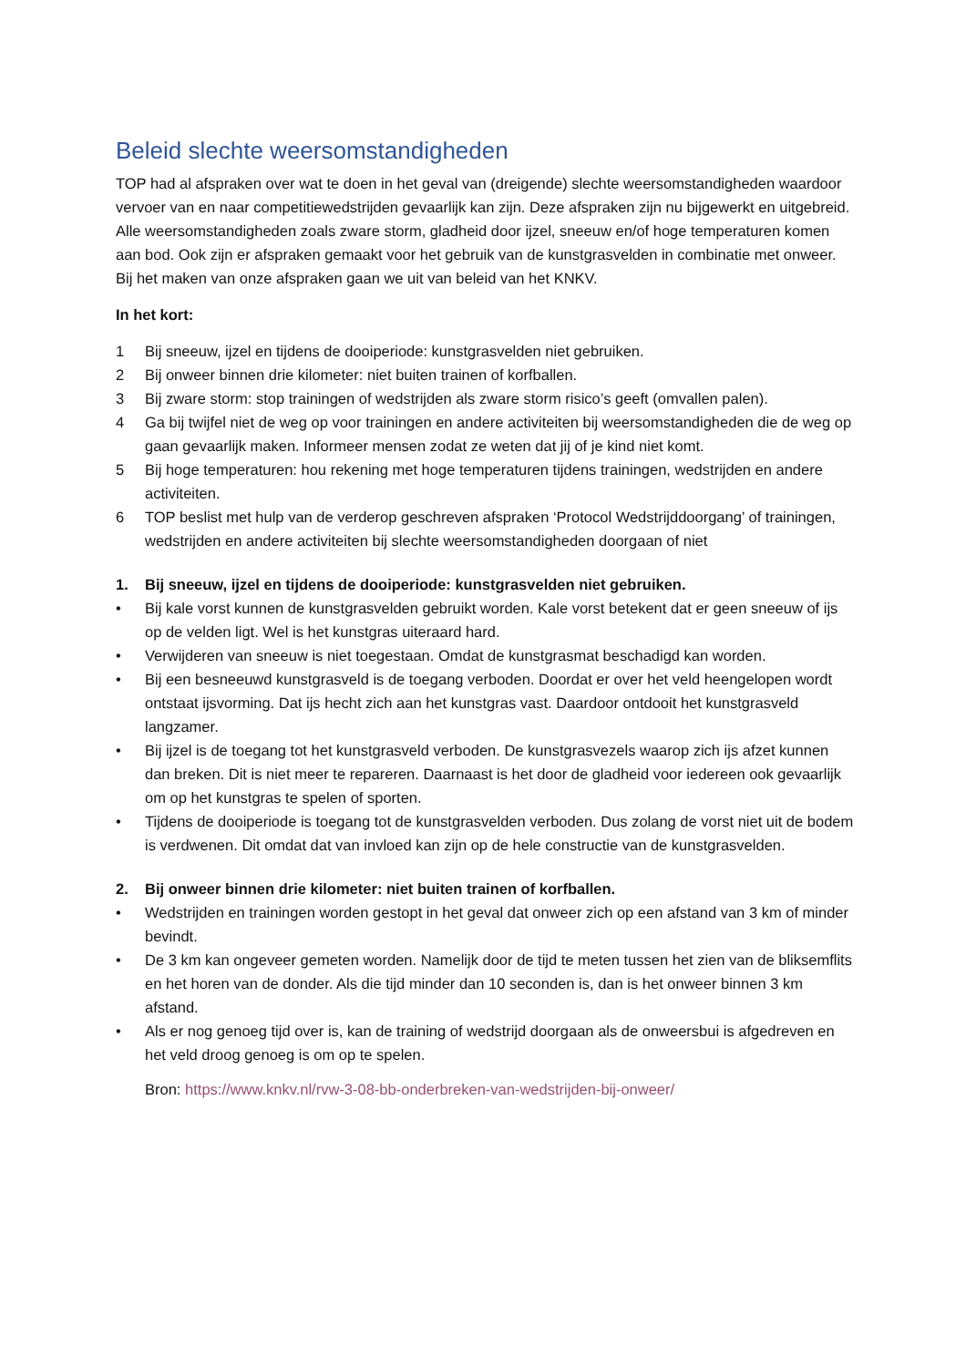Beleid slechte weersomstandigheden
TOP had al afspraken over wat te doen in het geval van (dreigende) slechte weersomstandigheden waardoor vervoer van en naar competitiewedstrijden gevaarlijk kan zijn. Deze afspraken zijn nu bijgewerkt en uitgebreid. Alle weersomstandigheden zoals zware storm, gladheid door ijzel, sneeuw en/of hoge temperaturen komen aan bod. Ook zijn er afspraken gemaakt voor het gebruik van de kunstgrasvelden in combinatie met onweer. Bij het maken van onze afspraken gaan we uit van beleid van het KNKV.
In het kort:
1 Bij sneeuw, ijzel en tijdens de dooiperiode: kunstgrasvelden niet gebruiken.
2 Bij onweer binnen drie kilometer: niet buiten trainen of korfballen.
3 Bij zware storm: stop trainingen of wedstrijden als zware storm risico’s geeft (omvallen palen).
4 Ga bij twijfel niet de weg op voor trainingen en andere activiteiten bij weersomstandigheden die de weg op gaan gevaarlijk maken. Informeer mensen zodat ze weten dat jij of je kind niet komt.
5 Bij hoge temperaturen: hou rekening met hoge temperaturen tijdens trainingen, wedstrijden en andere activiteiten.
6 TOP beslist met hulp van de verderop geschreven afspraken ‘Protocol Wedstrijddoorgang’ of trainingen, wedstrijden en andere activiteiten bij slechte weersomstandigheden doorgaan of niet
1. Bij sneeuw, ijzel en tijdens de dooiperiode: kunstgrasvelden niet gebruiken.
• Bij kale vorst kunnen de kunstgrasvelden gebruikt worden. Kale vorst betekent dat er geen sneeuw of ijs op de velden ligt. Wel is het kunstgras uiteraard hard.
• Verwijderen van sneeuw is niet toegestaan. Omdat de kunstgrasmat beschadigd kan worden.
• Bij een besneeuwd kunstgrasveld is de toegang verboden. Doordat er over het veld heengelopen wordt ontstaat ijsvorming. Dat ijs hecht zich aan het kunstgras vast. Daardoor ontdooit het kunstgrasveld langzamer.
• Bij ijzel is de toegang tot het kunstgrasveld verboden. De kunstgrasvezels waarop zich ijs afzet kunnen dan breken. Dit is niet meer te repareren. Daarnaast is het door de gladheid voor iedereen ook gevaarlijk om op het kunstgras te spelen of sporten.
• Tijdens de dooiperiode is toegang tot de kunstgrasvelden verboden. Dus zolang de vorst niet uit de bodem is verdwenen. Dit omdat dat van invloed kan zijn op de hele constructie van de kunstgrasvelden.
2. Bij onweer binnen drie kilometer: niet buiten trainen of korfballen.
• Wedstrijden en trainingen worden gestopt in het geval dat onweer zich op een afstand van 3 km of minder bevindt.
• De 3 km kan ongeveer gemeten worden. Namelijk door de tijd te meten tussen het zien van de bliksemflits en het horen van de donder. Als die tijd minder dan 10 seconden is, dan is het onweer binnen 3 km afstand.
• Als er nog genoeg tijd over is, kan de training of wedstrijd doorgaan als de onweersbui is afgedreven en het veld droog genoeg is om op te spelen.
Bron: https://www.knkv.nl/rvw-3-08-bb-onderbreken-van-wedstrijden-bij-onweer/